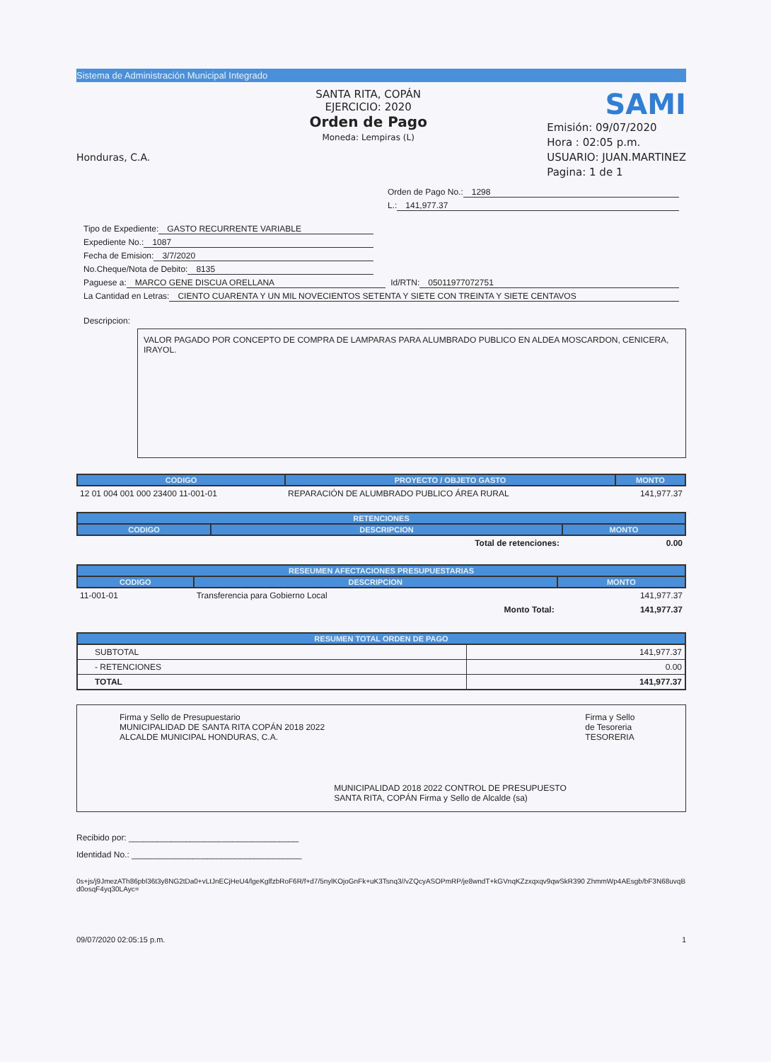Sistema de Administración Municipal Integrado
Honduras, C.A.
SANTA RITA, COPÁN
EJERCICIO: 2020
Orden de Pago
Moneda: Lempiras (L)
SAMI
Emisión: 09/07/2020
Hora : 02:05 p.m.
USUARIO: JUAN.MARTINEZ
Pagina: 1 de 1
Orden de Pago No.: 1298
L.: 141,977.37
Tipo de Expediente: GASTO RECURRENTE VARIABLE
Expediente No.: 1087
Fecha de Emision: 3/7/2020
No.Cheque/Nota de Debito: 8135
Paguese a: MARCO GENE DISCUA ORELLANA Id/RTN: 05011977072751
La Cantidad en Letras: CIENTO CUARENTA Y UN MIL NOVECIENTOS SETENTA Y SIETE CON TREINTA Y SIETE CENTAVOS
Descripcion:
VALOR PAGADO POR CONCEPTO DE COMPRA DE LAMPARAS PARA ALUMBRADO PUBLICO EN ALDEA MOSCARDON, CENICERA, IRAYOL.
| CODIGO | PROYECTO / OBJETO GASTO | MONTO |
| --- | --- | --- |
| 12 01 004 001 000 23400 11-001-01 | REPARACIÓN DE ALUMBRADO PUBLICO ÁREA RURAL | 141,977.37 |
| RETENCIONES | | |
| --- | --- | --- |
| CODIGO | DESCRIPCION | MONTO |
| | Total de retenciones: | 0.00 |
| RESEUMEN AFECTACIONES PRESUPUESTARIAS | | |
| --- | --- | --- |
| CODIGO | DESCRIPCION | MONTO |
| 11-001-01 | Transferencia para Gobierno Local | 141,977.37 |
| | Monto Total: | 141,977.37 |
| RESUMEN TOTAL ORDEN DE PAGO | |
| --- | --- |
| SUBTOTAL | 141,977.37 |
| - RETENCIONES | 0.00 |
| TOTAL | 141,977.37 |
Firma y Sello de Presupuestario
MUNICIPALIDAD DE SANTA RITA COPÁN 2018 2022 ALCALDE MUNICIPAL HONDURAS, C.A.
MUNICIPALIDAD 2018 2022 CONTROL DE PRESUPUESTO SANTA RITA, COPÁN Firma y Sello de Alcalde (sa)
Firma y Sello de Tesoreria
TESORERIA
Recibido por: ____________________________________
Identidad No.: ____________________________________
0s+js/j9JmezATh86pbl36t3y8NG2tDa0+vLtJnECjHeU4/lgeKglfzbRoF6R/f+d7/5nylKOjoGnFk+uK3Tsnq3//vZQcyASOPmRP/je8wndT+kGVnqKZzxqxqv9qwSkR390 ZhmmWp4AEsgb/bF3N68uvqBd0osqF4yq30LAyc=
09/07/2020 02:05:15 p.m. 1